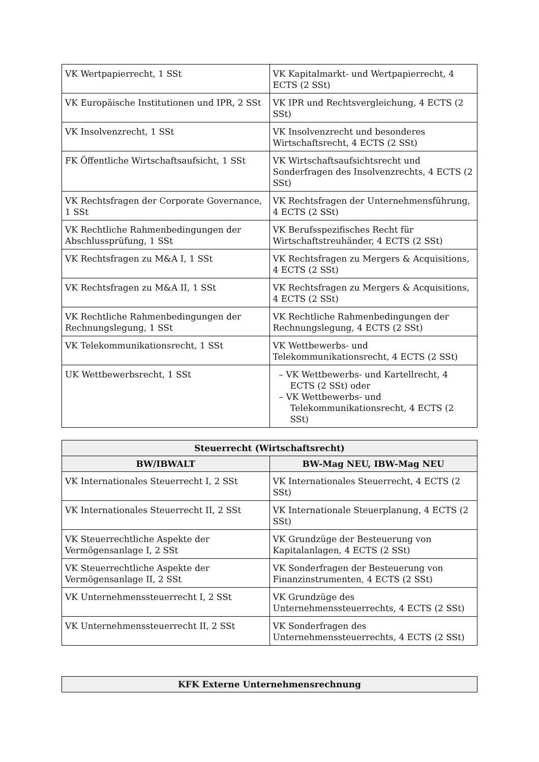| VK Wertpapierrecht, 1 SSt | VK Kapitalmarkt- und Wertpapierrecht, 4 ECTS (2 SSt) |
| VK Europäische Institutionen und IPR, 2 SSt | VK IPR und Rechtsvergleichung, 4 ECTS (2 SSt) |
| VK Insolvenzrecht, 1 SSt | VK Insolvenzrecht und besonderes Wirtschaftsrecht, 4 ECTS (2 SSt) |
| FK Öffentliche Wirtschaftsaufsicht, 1 SSt | VK Wirtschaftsaufsichtsrecht und Sonderfragen des Insolvenzrechts, 4 ECTS (2 SSt) |
| VK Rechtsfragen der Corporate Governance, 1 SSt | VK Rechtsfragen der Unternehmensführung, 4 ECTS (2 SSt) |
| VK Rechtliche Rahmenbedingungen der Abschlussprüfung, 1 SSt | VK Berufsspezifisches Recht für Wirtschaftstreuhänder, 4 ECTS (2 SSt) |
| VK Rechtsfragen zu M&A I, 1 SSt | VK Rechtsfragen zu Mergers & Acquisitions, 4 ECTS (2 SSt) |
| VK Rechtsfragen zu M&A II, 1 SSt | VK Rechtsfragen zu Mergers & Acquisitions, 4 ECTS (2 SSt) |
| VK Rechtliche Rahmenbedingungen der Rechnungslegung, 1 SSt | VK Rechtliche Rahmenbedingungen der Rechnungslegung, 4 ECTS (2 SSt) |
| VK Telekommunikationsrecht, 1 SSt | VK Wettbewerbs- und Telekommunikationsrecht, 4 ECTS (2 SSt) |
| UK Wettbewerbsrecht, 1 SSt | – VK Wettbewerbs- und Kartellrecht, 4 ECTS (2 SSt) oder – VK Wettbewerbs- und Telekommunikationsrecht, 4 ECTS (2 SSt) |
| Steuerrecht (Wirtschaftsrecht) | |
| --- | --- |
| BW/IBWALT | BW-Mag NEU, IBW-Mag NEU |
| VK Internationales Steuerrecht I, 2 SSt | VK Internationales Steuerrecht, 4 ECTS (2 SSt) |
| VK Internationales Steuerrecht II, 2 SSt | VK Internationale Steuerplanung, 4 ECTS (2 SSt) |
| VK Steuerrechtliche Aspekte der Vermögensanlage I, 2 SSt | VK Grundzüge der Besteuerung von Kapitalanlagen, 4 ECTS (2 SSt) |
| VK Steuerrechtliche Aspekte der Vermögensanlage II, 2 SSt | VK Sonderfragen der Besteuerung von Finanzinstrumenten, 4 ECTS (2 SSt) |
| VK Unternehmenssteuerrecht I, 2 SSt | VK Grundzüge des Unternehmenssteuerrechts, 4 ECTS (2 SSt) |
| VK Unternehmenssteuerrecht II, 2 SSt | VK Sonderfragen des Unternehmenssteuerrechts, 4 ECTS (2 SSt) |
| KFK Externe Unternehmensrechnung |
| --- |